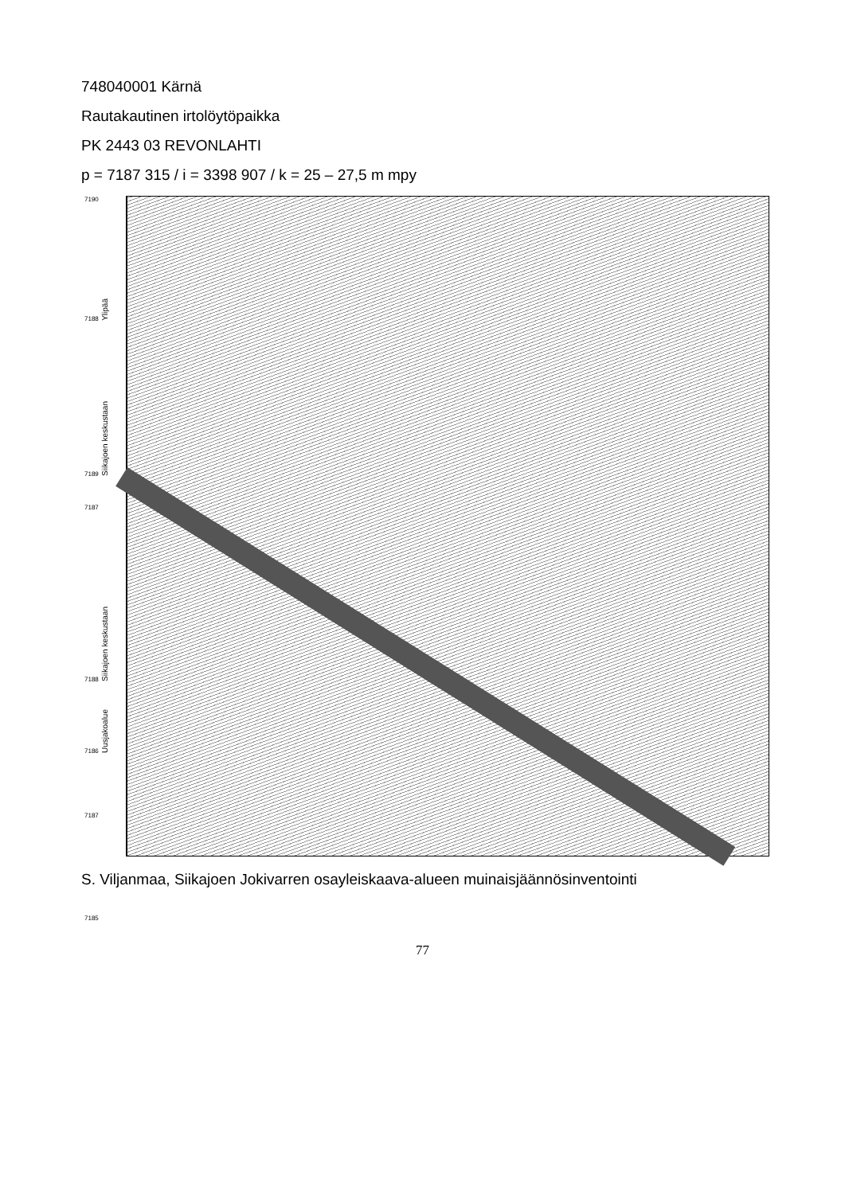748040001 Kärnä
Rautakautinen irtolöytöpaikka
PK 2443 03 REVONLAHTI
p = 7187 315 / i = 3398 907 / k = 25 – 27,5 m mpy
7190
7188 Ylipää
7189 Siikajoen keskustaan
7187
7188 Siikajoen keskustaan
7186 Uusjakoalue
7187
7185
S. Viljanmaa, Siikajoen Jokivarren osayleiskaava-alueen muinaisjäännösinventointi
77